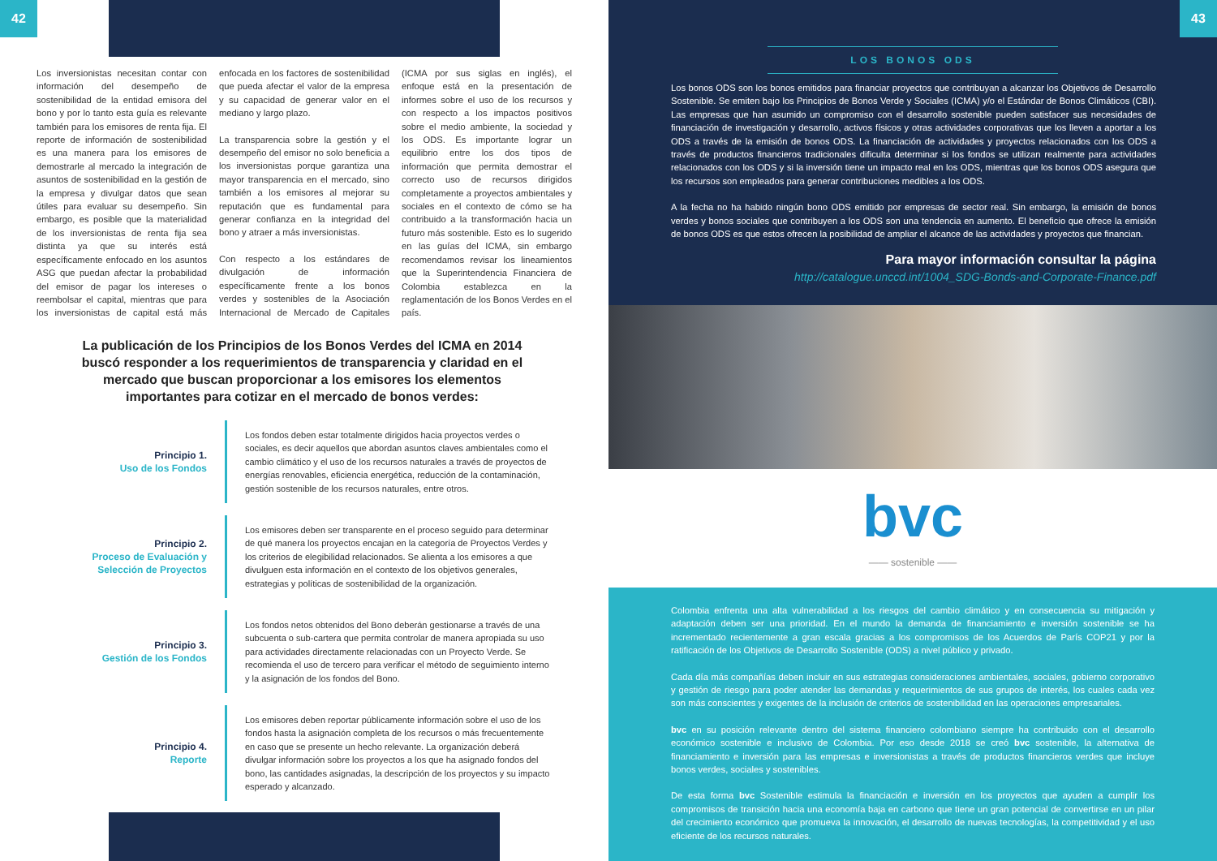42
Los inversionistas necesitan contar con información del desempeño de sostenibilidad de la entidad emisora del bono y por lo tanto esta guía es relevante también para los emisores de renta fija. El reporte de información de sostenibilidad es una manera para los emisores de demostrarle al mercado la integración de asuntos de sostenibilidad en la gestión de la empresa y divulgar datos que sean útiles para evaluar su desempeño. Sin embargo, es posible que la materialidad de los inversionistas de renta fija sea distinta ya que su interés está específicamente enfocado en los asuntos ASG que puedan afectar la probabilidad del emisor de pagar los intereses o reembolsar el capital, mientras que para los inversionistas de capital está más enfocada en los factores de sostenibilidad que pueda afectar el valor de la empresa y su capacidad de generar valor en el mediano y largo plazo.
La transparencia sobre la gestión y el desempeño del emisor no solo beneficia a los inversionistas porque garantiza una mayor transparencia en el mercado, sino también a los emisores al mejorar su reputación que es fundamental para generar confianza en la integridad del bono y atraer a más inversionistas.
Con respecto a los estándares de divulgación de información específicamente frente a los bonos verdes y sostenibles de la Asociación Internacional de Mercado de Capitales (ICMA por sus siglas en inglés), el enfoque está en la presentación de informes sobre el uso de los recursos y con respecto a los impactos positivos sobre el medio ambiente, la sociedad y los ODS. Es importante lograr un equilibrio entre los dos tipos de información que permita demostrar el correcto uso de recursos dirigidos completamente a proyectos ambientales y sociales en el contexto de cómo se ha contribuido a la transformación hacia un futuro más sostenible. Esto es lo sugerido en las guías del ICMA, sin embargo recomendamos revisar los lineamientos que la Superintendencia Financiera de Colombia establezca en la reglamentación de los Bonos Verdes en el país.
La publicación de los Principios de los Bonos Verdes del ICMA en 2014 buscó responder a los requerimientos de transparencia y claridad en el mercado que buscan proporcionar a los emisores los elementos importantes para cotizar en el mercado de bonos verdes:
Principio 1.
Uso de los Fondos
Los fondos deben estar totalmente dirigidos hacia proyectos verdes o sociales, es decir aquellos que abordan asuntos claves ambientales como el cambio climático y el uso de los recursos naturales a través de proyectos de energías renovables, eficiencia energética, reducción de la contaminación, gestión sostenible de los recursos naturales, entre otros.
Principio 2.
Proceso de Evaluación y Selección de Proyectos
Los emisores deben ser transparente en el proceso seguido para determinar de qué manera los proyectos encajan en la categoría de Proyectos Verdes y los criterios de elegibilidad relacionados. Se alienta a los emisores a que divulguen esta información en el contexto de los objetivos generales, estrategias y políticas de sostenibilidad de la organización.
Principio 3.
Gestión de los Fondos
Los fondos netos obtenidos del Bono deberán gestionarse a través de una subcuenta o sub-cartera que permita controlar de manera apropiada su uso para actividades directamente relacionadas con un Proyecto Verde. Se recomienda el uso de tercero para verificar el método de seguimiento interno y la asignación de los fondos del Bono.
Principio 4.
Reporte
Los emisores deben reportar públicamente información sobre el uso de los fondos hasta la asignación completa de los recursos o más frecuentemente en caso que se presente un hecho relevante. La organización deberá divulgar información sobre los proyectos a los que ha asignado fondos del bono, las cantidades asignadas, la descripción de los proyectos y su impacto esperado y alcanzado.
43
LOS BONOS ODS
Los bonos ODS son los bonos emitidos para financiar proyectos que contribuyan a alcanzar los Objetivos de Desarrollo Sostenible. Se emiten bajo los Principios de Bonos Verde y Sociales (ICMA) y/o el Estándar de Bonos Climáticos (CBI). Las empresas que han asumido un compromiso con el desarrollo sostenible pueden satisfacer sus necesidades de financiación de investigación y desarrollo, activos físicos y otras actividades corporativas que los lleven a aportar a los ODS a través de la emisión de bonos ODS. La financiación de actividades y proyectos relacionados con los ODS a través de productos financieros tradicionales dificulta determinar si los fondos se utilizan realmente para actividades relacionados con los ODS y si la inversión tiene un impacto real en los ODS, mientras que los bonos ODS asegura que los recursos son empleados para generar contribuciones medibles a los ODS.
A la fecha no ha habido ningún bono ODS emitido por empresas de sector real. Sin embargo, la emisión de bonos verdes y bonos sociales que contribuyen a los ODS son una tendencia en aumento. El beneficio que ofrece la emisión de bonos ODS es que estos ofrecen la posibilidad de ampliar el alcance de las actividades y proyectos que financian.
Para mayor información consultar la página
http://catalogue.unccd.int/1004_SDG-Bonds-and-Corporate-Finance.pdf
bvc
—— sostenible ——
Colombia enfrenta una alta vulnerabilidad a los riesgos del cambio climático y en consecuencia su mitigación y adaptación deben ser una prioridad. En el mundo la demanda de financiamiento e inversión sostenible se ha incrementado recientemente a gran escala gracias a los compromisos de los Acuerdos de París COP21 y por la ratificación de los Objetivos de Desarrollo Sostenible (ODS) a nivel público y privado.
Cada día más compañías deben incluir en sus estrategias consideraciones ambientales, sociales, gobierno corporativo y gestión de riesgo para poder atender las demandas y requerimientos de sus grupos de interés, los cuales cada vez son más conscientes y exigentes de la inclusión de criterios de sostenibilidad en las operaciones empresariales.
bvc en su posición relevante dentro del sistema financiero colombiano siempre ha contribuido con el desarrollo económico sostenible e inclusivo de Colombia. Por eso desde 2018 se creó bvc sostenible, la alternativa de financiamiento e inversión para las empresas e inversionistas a través de productos financieros verdes que incluye bonos verdes, sociales y sostenibles.
De esta forma bvc Sostenible estimula la financiación e inversión en los proyectos que ayuden a cumplir los compromisos de transición hacia una economía baja en carbono que tiene un gran potencial de convertirse en un pilar del crecimiento económico que promueva la innovación, el desarrollo de nuevas tecnologías, la competitividad y el uso eficiente de los recursos naturales.